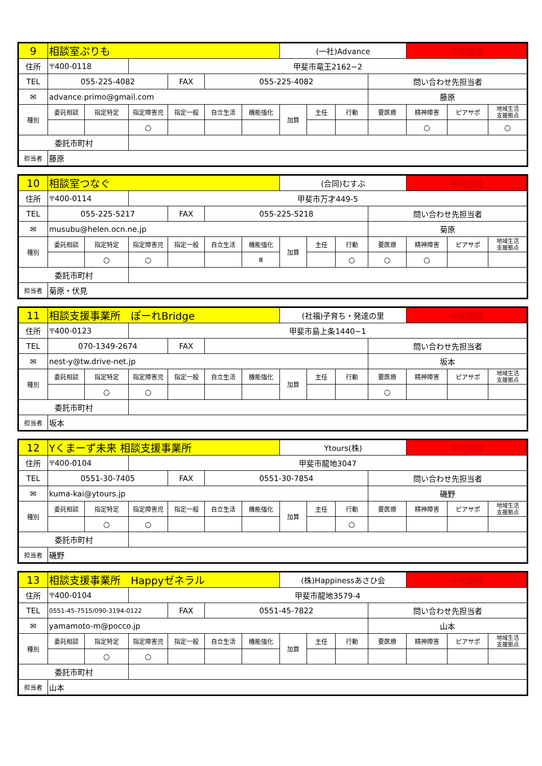| 9 | 相談室ぷりも | | | | | | (一社)Advance | | | | 中北圏域 | | |
| 住所 | 〒400-0118 | | 甲斐市竜王2162−2 | | | | | | | | | | |
| TEL | 055-225-4082 | | | FAX | 055-225-4082 | | | | | 問い合わせ先担当者 | | | |
| ✉ | advance.primo@gmail.com | | | | | | | | | 藤原 | | | |
| 種別 | 委託相談 | 指定特定 | 指定障害児 | 指定一般 | 自立生活 | 機能強化 | 加算 | 主任 | 行動 | 要医療 | 精神障害 | ピアサポ | 地域生活 支援拠点 |
| | | | ○ | | | | | | | | ○ | | ○ |
| 委託市町村 | | | | | | | | | | | | | |
| 担当者 | 藤原 | | | | | | | | | | | | |
| 10 | 相談室つなぐ | | | | | | (合同)むすぶ | | | | 中北圏域 | | |
| 住所 | 〒400-0114 | | 甲斐市万才449-5 | | | | | | | | | | |
| TEL | 055-225-5217 | | | FAX | 055-225-5218 | | | | | 問い合わせ先担当者 | | | |
| ✉ | musubu@helen.ocn.ne.jp | | | | | | | | | 菊原 | | | |
| 種別 | 委託相談 | 指定特定 | 指定障害児 | 指定一般 | 自立生活 | 機能強化 | 加算 | 主任 | 行動 | 要医療 | 精神障害 | ピアサポ | 地域生活 支援拠点 |
| | | ○ | ○ | | | Ⅲ | | | ○ | ○ | ○ | | |
| 委託市町村 | | | | | | | | | | | | | |
| 担当者 | 菊原・伏見 | | | | | | | | | | | | |
| 11 | 相談支援事業所 ぽーれBridge | | | | | | (社福)子育ち・発達の里 | | | | 中北圏域 | | |
| 住所 | 〒400-0123 | | 甲斐市島上条1440−1 | | | | | | | | | | |
| TEL | 070-1349-2674 | | | FAX | | | | | | 問い合わせ先担当者 | | | |
| ✉ | nest-y@tw.drive-net.jp | | | | | | | | | 坂本 | | | |
| 種別 | 委託相談 | 指定特定 | 指定障害児 | 指定一般 | 自立生活 | 機能強化 | 加算 | 主任 | 行動 | 要医療 | 精神障害 | ピアサポ | 地域生活 支援拠点 |
| | | ○ | ○ | | | | | | | ○ | | | |
| 委託市町村 | | | | | | | | | | | | | |
| 担当者 | 坂本 | | | | | | | | | | | | |
| 12 | Yくまーず未来 相談支援事業所 | | | | | | Ytours(株) | | | | 中北圏域 | | |
| 住所 | 〒400-0104 | | 甲斐市龍地3047 | | | | | | | | | | |
| TEL | 0551-30-7405 | | | FAX | 0551-30-7854 | | | | | 問い合わせ先担当者 | | | |
| ✉ | kuma-kai@ytours.jp | | | | | | | | | 磯野 | | | |
| 種別 | 委託相談 | 指定特定 | 指定障害児 | 指定一般 | 自立生活 | 機能強化 | 加算 | 主任 | 行動 | 要医療 | 精神障害 | ピアサポ | 地域生活 支援拠点 |
| | | ○ | ○ | | | | | | ○ | | | | |
| 委託市町村 | | | | | | | | | | | | | |
| 担当者 | 磯野 | | | | | | | | | | | | |
| 13 | 相談支援事業所 Happyゼネラル | | | | | | (株)Happinessあさひ会 | | | | 中北圏域 | | |
| 住所 | 〒400-0104 | | 甲斐市龍地3579-4 | | | | | | | | | | |
| TEL | 0551-45-7515/090-3194-0122 | | | FAX | 0551-45-7822 | | | | | 問い合わせ先担当者 | | | |
| ✉ | yamamoto-m@pocco.jp | | | | | | | | | 山本 | | | |
| 種別 | 委託相談 | 指定特定 | 指定障害児 | 指定一般 | 自立生活 | 機能強化 | 加算 | 主任 | 行動 | 要医療 | 精神障害 | ピアサポ | 地域生活 支援拠点 |
| | | ○ | ○ | | | | | | | | | | |
| 委託市町村 | | | | | | | | | | | | | |
| 担当者 | 山本 | | | | | | | | | | | | |